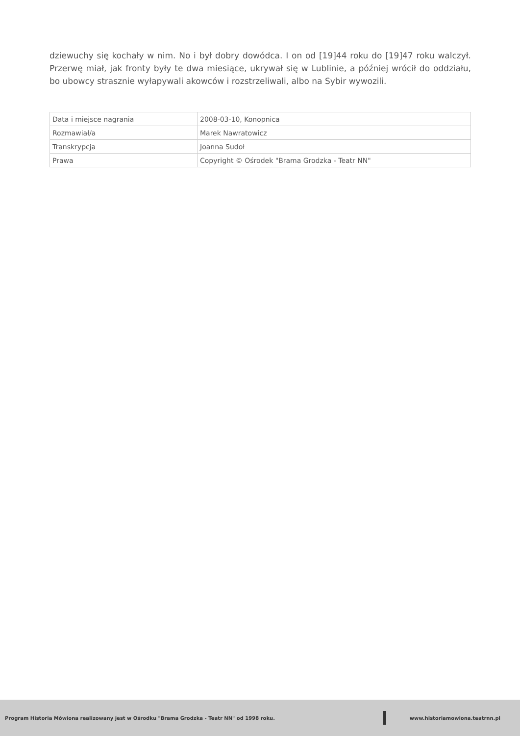dziewuchy się kochały w nim. No i był dobry dowódca. I on od [19]44 roku do [19]47 roku walczył. Przerwę miał, jak fronty były te dwa miesiące, ukrywał się w Lublinie, a później wrócił do oddziału, bo ubowcy strasznie wyłapywali akowców i rozstrzeliwali, albo na Sybir wywozili.
| Data i miejsce nagrania | 2008-03-10, Konopnica |
| Rozmawiał/a | Marek Nawratowicz |
| Transkrypcja | Joanna Sudoł |
| Prawa | Copyright © Ośrodek "Brama Grodzka - Teatr NN" |
Program Historia Mówiona realizowany jest w Ośrodku "Brama Grodzka - Teatr NN" od 1998 roku.
www.historiamowiona.teatrnn.pl